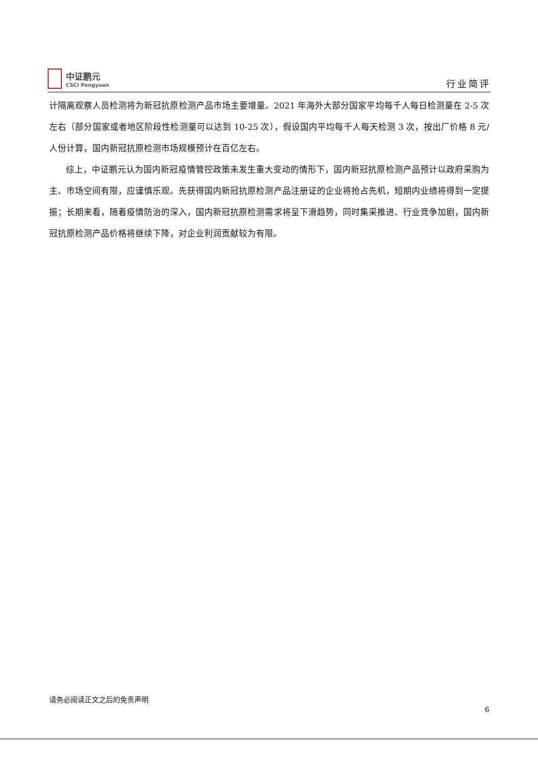中证鹏元
CSCI Pengyuan
行业简评
计隔离观察人员检测将为新冠抗原检测产品市场主要增量。2021 年海外大部分国家平均每千人每日检测量在 2-5 次左右（部分国家或者地区阶段性检测量可以达到 10-25 次），假设国内平均每千人每天检测 3 次，按出厂价格 8 元/人份计算，国内新冠抗原检测市场规模预计在百亿左右。
综上，中证鹏元认为国内新冠疫情管控政策未发生重大变动的情形下，国内新冠抗原检测产品预计以政府采购为主、市场空间有限，应谨慎乐观。先获得国内新冠抗原检测产品注册证的企业将抢占先机，短期内业绩将得到一定提振；长期来看，随着疫情防治的深入，国内新冠抗原检测需求将呈下滑趋势，同时集采推进、行业竞争加剧，国内新冠抗原检测产品价格将继续下降，对企业利润贡献较为有限。
请务必阅读正文之后的免责声明
6